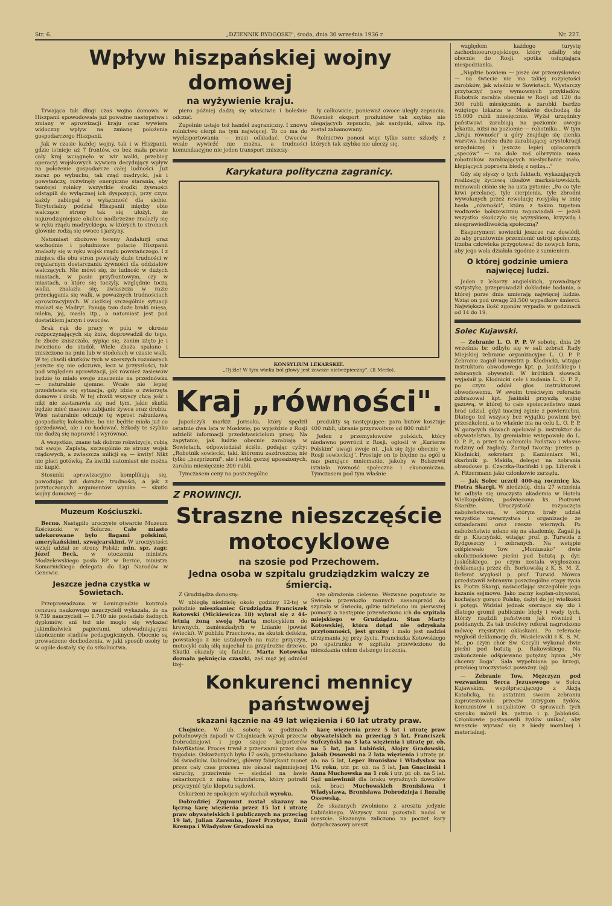Str. 6. „DZIENNIK BYDGOSKI", środa, dnia 30 września 1936 r. Nr. 227.
Wpływ hiszpańskiej wojny domowej
na wyżywienie kraju.
Trwająca tak długi czas wojna domowa w Hiszpanii spowodowała już poważne następstwa i zmiany w aprowizacji kraju oraz wywiera widoczny wpływ na zmianę położenia gospodarczego Hiszpanii.
Jak w czasie każdej wojny, tak i w Hiszpanii, gdzie istnieje aż 7 frontów, co bez mała prawie cały kraj wciągnęło w wir walki, przebieg operacyj wojskowych wywiera decydujący wpływ na położenie gospodarcze całej ludności. Już zaraz po wybuchu, tak rząd madrycki, jak i powstańczy, rozwinęły energiczne starania, aby tamtejsi rolnicy wszystkie środki żywności odstąpili do wyłącznej ich dyspozycji, przy czym każdy zabiegał o wyłączność dla siebie. Terytorialny podział Hiszpanii między obie walczące strony tak się ułożył, że najurodzajniejsze okolice nadbrzeżne znalazły się w ręku rządu madryckiego, w których to stronach głównie rodzą się owoce i jarzyny.
Natomiast zbożowe tereny Andaluzji oraz wschodnie i południowe połacie Hiszpanii znalazły się w ręku wojsk rządu powstańczego. I z miejsca dla obu stron powstały duże trudności w regularnym dostarczaniu żywności dla oddziałów walczących. Nie mówi się, że ludność w dużych miastach, w pasie przyfrontowym, czy w miastach, o które się toczyły, względnie toczą walki, znalazła się, zwłaszcza w razie przeciągania się walk, w poważnych trudnościach aprowizacyjnych. W ciężkiej szczególnie sytuacji znalazł się Madryt. Panują tam duże braki mięsa, mleka, jaj, masła itp., a natomiast jest pod dostatkiem jarzyn i owoców.
Brak rąk do pracy w polu w okresie rozpoczynających się żniw, doprowadził do tego, że zboże zniszczało, sypiąc się, zanim zżęto je i zwieziono do stodół. Wiele zboża spalono i zniszczono na pniu lub w stodołach w czasie walk. W tej chwili skutków tych w szerszych rozmiarach jeszcze się nie odczuwa, lecz w przyszłości, tak pod względem aprowizacji, jak również zasiewów będzie to miało swoje znaczenie na przednówku — naturalnie ujemne. Wcale nie lepiej przedstawia się sytuacja, gdy idzie o zwierzęta domowe i drób. W tej chwili wszyscy chcą jeść i nikt nie zastanawia się nad tym, jakie skutki będzie mieć masowe zabijanie żywca oraz drobiu. Wieś naturalnie odczuje tę wprost rabunkową gospodarkę kolosalnie, bo nie będzie miała już co sprzedawać, ale i co hodować. Szkody te szybko nie dadzą się naprawić i wyrównać.
A wszystkie, znane tak dobrze rekwizycje, robią też swoje. Zapłatą, szczególnie ze strony wojsk rządowych, a zwłaszcza milicji są — kwity! Nikt nie płaci gotówką. Za kwitki natomiast nie można nic kupić.
Stosunki aprowizacyjne komplikują się, powodując już doraźne trudności, a jak z przytoczonych argumentów wynika — skutki wojny domowej — do-
Muzeum Kościuszki.
Berno. Nastąpiło uroczyste otwarcie Muzeum Kościuszki w Solurze. Całe miasto udekorowane było flagami polskimi, amerykańskimi, szwajcarskimi. W uroczystości wzięli udział ze strony Polski: min. spr. zagr. Józef Beck, w otoczeniu ministra Modzelewskiego posła RP. w Bernie, ministra Komarnickiego delegata do Ligi Narodów w Genewie.
Jeszcze jedna czystka w Sowietach.
Przeprowadzona w Leningradzie kontrola cenzusu naukowego nauczycieli wykazała, że na 9.739 nauczycieli — 1.740 nie posiadało żadnych dyplomów, ani też nie mogło się wykazać jakimikolwiek papierami, udowadniającymi ukończenie studiów pedagogicznych. Obecnie są prowadzone dochodzenia, w jaki sposób osoby te w ogóle dostały się do szkolnictwa.
piero później dadzą się właściwie i boleśnie odczuć.
Zupełnie ustaje też handel zagraniczny. I znowu rolnictwo cierpi na tym najwięcej. To co ma do wyeksportowania — musi odkładać. Owoców wcale wywieźć nie można, a trudności komunikacyjne nie jeden transport zniszczy-
ły całkowicie, ponieważ owoce uległy zepsuciu. Również eksport produktów tak szybko nie ulegających zepsuciu, jak sardynki, oliwa itp. został zahamowany.
Rolnictwo ponosi więc tylko same szkody, z których tak szybko nie uleczy się.
Karykatura polityczna zagranicy.
KONSYLIUM LEKARSKIE.
„Oj źle! W tym wieku ból głowy jest zawsze niebezpieczny". (Il Merlo).
Kraj „równości".
Japończyk markiz Jorisaka, który spędził ostatnie dwa lata w Moskwie, po wyjeździe z Rosji udzielił informacji przedstawicielom prasy. Na zapytanie, jak ludzie obecnie zarabiają w Sowietach, odpowiedział ściśle, podając cyfry: „Robotnik sowiecki, taki, któremu zazdroszczą nie tylko „bezprizorni", ale i setki gorzej uposażonych, zarabia miesięcznie 200 rubli.
Tymczasem ceny na poszczególne
produkty są następujące: para butów kosztuje 400 rubli, ubranie przyzwoitsze od 800 rubli"
Jeden z przemysłowców polskich, który niedawno powrócił z Rosji, ogłosił w „Kurierze Polskim" uwagi swoje nt. „Jak się żyje obecnie w Rosji sowieckiej". Prostuje on to błędne na ogół u nas panujące mniemanie, jakoby w Bolszewii istniała równość społeczna i ekonomiczna. Tymczasem pod tym właśnie
Z PROWINCJI.
Straszne nieszczęście motocyklowe
na szosie pod Przechowem.
Jedna osoba w szpitalu grudziądzkim walczy ze śmiercią.
Z Grudziądza donoszą:
W ubiegłą niedzielę około godziny 12-tej w południe mieszkaniec Grudziądza Franciszek Kotowski (Mickiewicza 18) wybrał się z 44-letnią żoną swoją Martą motocyklem do krewnych, zamieszkałych w Lnianie (powiat świecki). W pobliżu Przechowa, na skutek defektu, powstałego z nie ustalonych na razie przyczyn, motocykl całą siłą najechał na przydrożne drzewo. Skutki okazały się fatalne. Marta Kotowska doznała pęknięcia czaszki, zaś mąż jej odniósł lżej-
sze obrażenia cielesne. Wezwane pogotowie ze Świecia przewiozło rannych nasamprzód do szpitala w Świeciu, gdzie udzielono im pierwszej pomocy, a następnie przewieziono ich do szpitala miejskiego w Grudziądzu. Stan Marty Kotowskiej, która dotąd nie odzyskała przytomności, jest groźny i mało jest nadziei utrzymania jej przy życiu. Franciszka Kotowskiego po opatrunku w szpitalu przewieziono do mieszkania celem dalszego leczenia.
Konkurenci mennicy państwowej
skazani łącznie na 49 lat więzienia i 60 lat utraty praw.
Chojnice. W ub. sobotę w godzinach połudnowych zapadł w Chojnicach wyrok przeciw Dobrodziejowi i jego szajce kolporterów falsyfikatów. Proces trwał z przerwami przez dwa tygodnie. Oskarżonych było 17 osób, przesłuchano 34 świadków. Dobrodziej, główny fabrykant monet przez cały czas procesu nie okazał najmniejszej skruchy, przeciwnie — siedział na ławie oskarżonych z miną triumfatora, który potrafił przyczynić tyle kłopotu sądowi.
Oskarżeni ze spokojem wysłuchali wyroku.
Dobrodziej Zygmunt został skazany na łączną karę więzienia przez 15 lat i utratę praw obywatelskich i publicznych na przeciąg 19 lat, Julian Zaremba, Józef Przybysz, Emil Krempa i Władysław Gradowski na
karę więzienia przez 5 lat i utratę praw obywatelskich na przeciąg 5 lat. Franciszek Sufczyński na 3 lata więzienia i utratę pr. ob. na 5 lat, Jan Lubiński, Alojzy Gradowski, Jakób Ossowski na 2 lata więzienia i utratę pr. ob. na 5 lat, Leper Bronisław i Władysław na 1½ roku, utr. pr. ob. na 5 lat, Jan Gnaciński i Anna Muchowska na 1 rok i utr. pr. ob. na 5 lat. Sąd uniewinnił dla braku wyraźnych dowodów osk. braci Muchowskich Bronisława i Władysława, Bronisława Dobrodzieja i Rozalię Ossowską.
Ze skazanych zwolniono z aresztu jedynie Lubińskiego. Wszyscy inni pozostali nadal w areszcie. Skazanym zaliczono na poczet kary dotychczasowy areszt.
względem każdego turystę zachodnioeuropejskiego, który udałby się obecnie do Rosji, spotka osłupiająca niespodzianka.
„Nigdzie bowiem — pisze ów przemysłowiec — na świecie nie ma takiej rozpiętości zarobków, jak właśnie w Sowietach. Wystarczy przytoczyć parę wymownych przykładów. Robotnik zarabia obecnie w Rosji od 120 do 300 rubli miesięcznie, a zarobki bardzo wziętego lekarza w Moskwie dochodzą do 15.000 rubli miesięcznie. Wyżsi urzędnicy państwowi zarabiają na poziomie owego lekarza, niżsi na poziomie — robotnika... W tym „kraju równości" u góry znajduje się cienka warstwa bardzo dużo zarabiającej arystokracji urzędniczej i jeszcze lepiej opłaconych „speców" — na dole zaś olbrzymia masa robotników zarabiających nieslychanie mało, klepiących poprostu biedę z nędzą..."
Gdy się słyszy o tych faktach, wykazujących realizację życiową ideałów marksistowskich, mimowoli ciśnie się na usta pytanie: „Po co tyle krwi przelanej, tyle cierpienia, tyle zbrodni wywołanych przez rewolucję rosyjską w imię hasła „równości", którą z takim tupetem wodzowie bolszewizmu zapowiadali — jeżeli wszystko skończyło się wyzyskiem, krzywdą i niesprawiedliwością społeczną?
Eksperyment sowiecki jeszcze raz dowiódł, że aby gruntownie przemienić ustrój społeczny, trzeba człowieka przygotować do nowych form, aby jego wola działała zgodnie z sumieniem.
O której godzinie umiera najwięcej ludzi.
Jeden z lekarzy angielskich, prowadzący statystykę, przeprowadził dokładnie badania, o której porze dnia umierają najwięcej ludzie. Wziął on pod uwagę 28.500 wypadków śmierci. Największa ilość zgonów wypadła w godzinach od 14 do 19.
Solec Kujawski.
— Zebranie L. O. P. P. W sobotę, dnia 26 września br. odbyło się w sali zebrań Rady Miejskiej zebranie organizacyjne L. O. P. P. Zebranie zagaił burmistrz p. Kłodnicki, witając instruktora obwodowego kpt. p. Jasińskiego i zebranych obywateli. W krótkich słowach wyjaśnił p. Kłodnicki cele i zadania L. O. P. P., po czym oddał głos instruktorowi obwodowemu. W swoim treściwym referacie zobrazował kpt. Jasiński przyszłą wojnę gazową, w której to całe społeczeństwo musi brać udział, gdyż inaczej zginie z powierzchni. Dlatego też wszyscy bez wyjątku powinni być przeszkoleni, a to właśnie ma na celu L. O. P. P. W gorących słowach apelował p. instruktor do obywatelstwa, by gremialnie wstępowało do L. O. P. P., a przez to ochroniło Państwo i własne rodziny od zagłady. Zarząd tworzą: prezes p. Kłodnicki, sekretarz p. Kamieniarz Wł., skarbnik p. Makiła, delegat na zebrania obwodowe p. Czaczka-Ruciński i pp. Liberek i A. Fitzermann jako członkowie zarządu.
— Jak Solec uczcił 400-ną rocznicę ks. Piotra Skargi. W niedzielę, dnia 27 września br. odbyła się uroczysta akademia w Hotelu Wielkopolskim, poświęcona ks. Piotrowi Skardze. Uroczystość rozpoczęto nabożeństwem, w którym brały udział wszystkie towarzystwa i organizacje ze sztandarami oraz rzesze wiernych. Po nabożeństwie udano się na akademię. Zagaił ją dr p. Kluczyński, witając prof. p. Turwida z Bydgoszczy i zebranych. Na wstępie odśpiewało Tow. „Moniuszko" dwie okolicznościowe pieśni pod batutą p. dyr. Jaskólskiego, po czym została wygłoszona deklamacja przez dh. Borkowską z K. S. M. Ż. Referat wygłosił p. prof. Turwid. Mówca przedstawił zebranym poszczególne etapy życia ks. Piotra Skargi, naświetlając szczególnie jego kazania sejmowe. Jako zacny kapłan-obywatel, kochający gorąco Polskę, dążył do jej wielkości i potęgi. Widział jednak szerzące się zło i dlatego gromił publicznie błędy i wady tych, którzy rządzili państwem jak również i poddanych. Za tak treściwy referat nagrodzono mówcę rzęsistymi oklaskami. Po referacie wygłosił deklamację dh. Wasielewski z K. S. M. M., po czym chór Św. Cecylii wykonał dwie pieśni pod batutą p. Rakowskiego. Na zakończenie odśpiewano potężny hymn „My chcemy Boga". Sala wypełniona po brzegi, przebieg uroczystości poważny. (aj)
— Zebranie Tow. Mężczyzn pod wezwaniem Serca Jezusowego w Solcu Kujawskim, współpracującego z Akcją Katolicką, na ostatnim swoim zebraniu zaprotestowało przeciw intrygom żydów, komunistów i socjalistów. O sprawach tych szeroko mówił ks. patron i p. Jabłoński. Członkowie postanowili żydów unikać, aby wreszcie wyrwać się z biedy moralnej i materialnej.